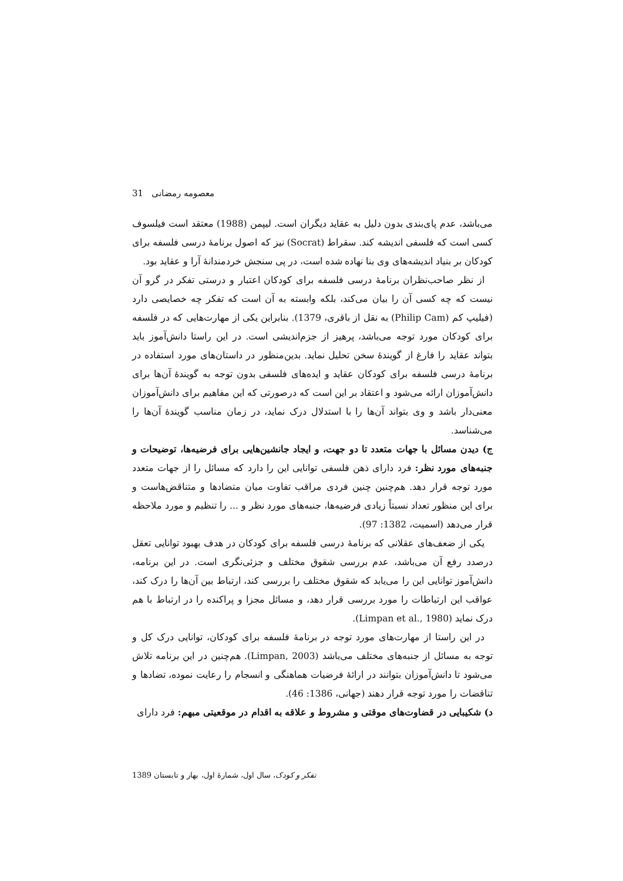معصومه رمضانی 31
می‌باشد، عدم پای‌بندی بدون دلیل به عقاید دیگران است. لیپمن (1988) معتقد است فیلسوف کسی است که فلسفی اندیشه کند. سقراط (Socrat) نیز که اصول برنامهٔ درسی فلسفه برای کودکان بر بنیاد اندیشه‌های وی بنا نهاده شده است، در پی سنجش خردمندانهٔ آرا و عقاید بود.
از نظر صاحب‌نظران برنامهٔ درسی فلسفه برای کودکان اعتبار و درستی تفکر در گرو آن نیست که چه کسی آن را بیان می‌کند، بلکه وابسته به آن است که تفکر چه خصایصی دارد (فیلیپ کم (Philip Cam) به نقل از باقری، 1379). بنابراین یکی از مهارت‌هایی که در فلسفه برای کودکان مورد توجه می‌باشد، پرهیز از جزم‌اندیشی است. در این راستا دانش‌آموز باید بتواند عقاید را فارغ از گویندهٔ سخن تحلیل نماید. بدین‌منظور در داستان‌های مورد استفاده در برنامهٔ درسی فلسفه برای کودکان عقاید و ایده‌های فلسفی بدون توجه به گویندهٔ آن‌ها برای دانش‌آموزان ارائه می‌شود و اعتقاد بر این است که درصورتی که این مفاهیم برای دانش‌آموزان معنی‌دار باشد و وی بتواند آن‌ها را با استدلال درک نماید، در زمان مناسب گویندهٔ آن‌ها را می‌شناسد.
ج) دیدن مسائل با جهات متعدد تا دو جهت، و ایجاد جانشین‌هایی برای فرضیه‌ها، توضیحات و جنبه‌های مورد نظر: فرد دارای ذهن فلسفی توانایی این را دارد که مسائل را از جهات متعدد مورد توجه قرار دهد. هم‌چنین چنین فردی مراقب تفاوت میان متضادها و متناقض‌هاست و برای این منظور تعداد نسبتاً زیادی فرضیه‌ها، جنبه‌های مورد نظر و ... را تنظیم و مورد ملاحظه قرار می‌دهد (اسمیت، 1382: 97).
یکی از ضعف‌های عقلانی که برنامهٔ درسی فلسفه برای کودکان در هدف بهبود توانایی تعقل درصدد رفع آن می‌باشد، عدم بررسی شقوق مختلف و جزئی‌نگری است. در این برنامه، دانش‌آموز توانایی این را می‌یابد که شقوق مختلف را بررسی کند، ارتباط بین آن‌ها را درک کند، عواقب این ارتباطات را مورد بررسی قرار دهد، و مسائل مجزا و پراکنده را در ارتباط با هم درک نماید (Limpan et al., 1980).
در این راستا از مهارت‌های مورد توجه در برنامهٔ فلسفه برای کودکان، توانایی درک کل و توجه به مسائل از جنبه‌های مختلف می‌باشد (Limpan, 2003). هم‌چنین در این برنامه تلاش می‌شود تا دانش‌آموزان بتوانند در ارائهٔ فرضیات هماهنگی و انسجام را رعایت نموده، تضادها و تناقضات را مورد توجه قرار دهند (جهانی، 1386: 46).
د) شکیبایی در قضاوت‌های موقتی و مشروط و علاقه به اقدام در موقعیتی مبهم: فرد دارای
تفکر و کودک، سال اول، شمارهٔ اول، بهار و تابستان 1389